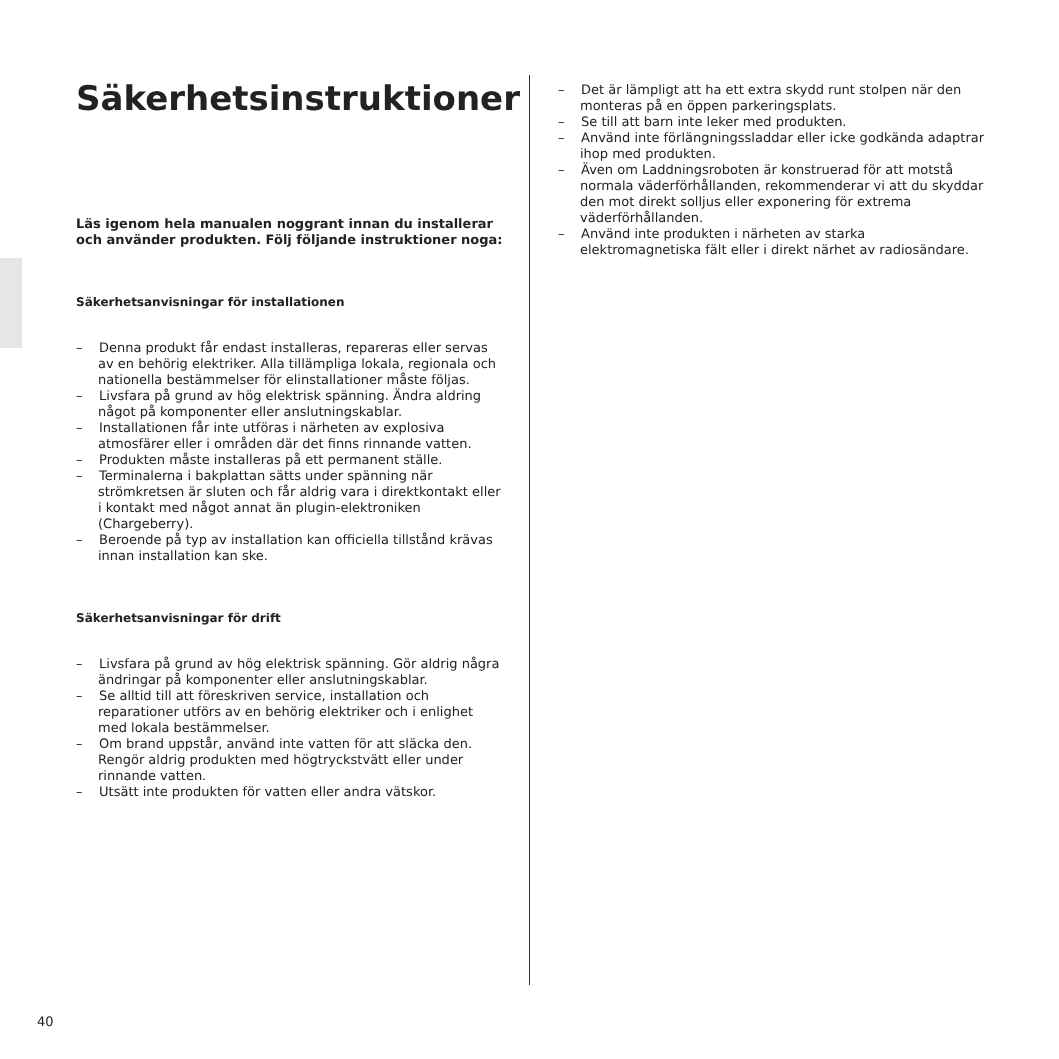Säkerhetsinstruktioner
Läs igenom hela manualen noggrant innan du installerar och använder produkten. Följ följande instruktioner noga:
Säkerhetsanvisningar för installationen
– Denna produkt får endast installeras, repareras eller servas av en behörig elektriker. Alla tillämpliga lokala, regionala och nationella bestämmelser för elinstallationer måste följas.
– Livsfara på grund av hög elektrisk spänning. Ändra aldring något på komponenter eller anslutningskablar.
– Installationen får inte utföras i närheten av explosiva atmosfärer eller i områden där det finns rinnande vatten.
– Produkten måste installeras på ett permanent ställe.
– Terminalerna i bakplattan sätts under spänning när strömkretsen är sluten och får aldrig vara i direktkontakt eller i kontakt med något annat än plugin-elektroniken (Chargeberry).
– Beroende på typ av installation kan officiella tillstånd krävas innan installation kan ske.
Säkerhetsanvisningar för drift
– Livsfara på grund av hög elektrisk spänning. Gör aldrig några ändringar på komponenter eller anslutningskablar.
– Se alltid till att föreskriven service, installation och reparationer utförs av en behörig elektriker och i enlighet med lokala bestämmelser.
– Om brand uppstår, använd inte vatten för att släcka den. Rengör aldrig produkten med högtryckstvätt eller under rinnande vatten.
– Utsätt inte produkten för vatten eller andra vätskor.
– Det är lämpligt att ha ett extra skydd runt stolpen när den monteras på en öppen parkeringsplats.
– Se till att barn inte leker med produkten.
– Använd inte förlängningssladdar eller icke godkända adaptrar ihop med produkten.
– Även om Laddningsroboten är konstruerad för att motstå normala väderförhållanden, rekommenderar vi att du skyddar den mot direkt solljus eller exponering för extrema väderförhållanden.
– Använd inte produkten i närheten av starka elektromagnetiska fält eller i direkt närhet av radiosändare.
40